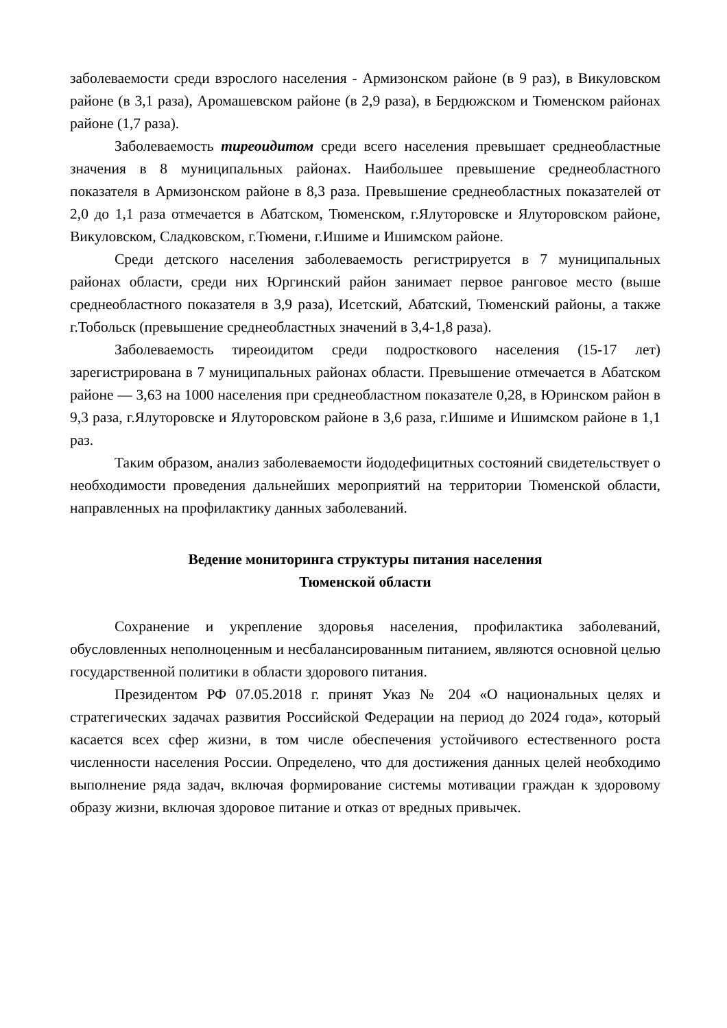заболеваемости среди взрослого населения - Армизонском районе (в 9 раз), в Викуловском районе (в 3,1 раза), Аромашевском районе (в 2,9 раза), в Бердюжском и Тюменском районах районе (1,7 раза).
Заболеваемость тиреоидитом среди всего населения превышает среднеобластные значения в 8 муниципальных районах. Наибольшее превышение среднеобластного показателя в Армизонском районе в 8,3 раза. Превышение среднеобластных показателей от 2,0 до 1,1 раза отмечается в Абатском, Тюменском, г.Ялуторовске и Ялуторовском районе, Викуловском, Сладковском, г.Тюмени, г.Ишиме и Ишимском районе.
Среди детского населения заболеваемость регистрируется в 7 муниципальных районах области, среди них Юргинский район занимает первое ранговое место (выше среднеобластного показателя в 3,9 раза), Исетский, Абатский, Тюменский районы, а также г.Тобольск (превышение среднеобластных значений в 3,4-1,8 раза).
Заболеваемость тиреоидитом среди подросткового населения (15-17 лет) зарегистрирована в 7 муниципальных районах области. Превышение отмечается в Абатском районе — 3,63 на 1000 населения при среднеобластном показателе 0,28, в Юринском район в 9,3 раза, г.Ялуторовске и Ялуторовском районе в 3,6 раза, г.Ишиме и Ишимском районе в 1,1 раз.
Таким образом, анализ заболеваемости йододефицитных состояний свидетельствует о необходимости проведения дальнейших мероприятий на территории Тюменской области, направленных на профилактику данных заболеваний.
Ведение мониторинга структуры питания населения
Тюменской области
Сохранение и укрепление здоровья населения, профилактика заболеваний, обусловленных неполноценным и несбалансированным питанием, являются основной целью государственной политики в области здорового питания.
Президентом РФ 07.05.2018 г. принят Указ № 204 «О национальных целях и стратегических задачах развития Российской Федерации на период до 2024 года», который касается всех сфер жизни, в том числе обеспечения устойчивого естественного роста численности населения России. Определено, что для достижения данных целей необходимо выполнение ряда задач, включая формирование системы мотивации граждан к здоровому образу жизни, включая здоровое питание и отказ от вредных привычек.